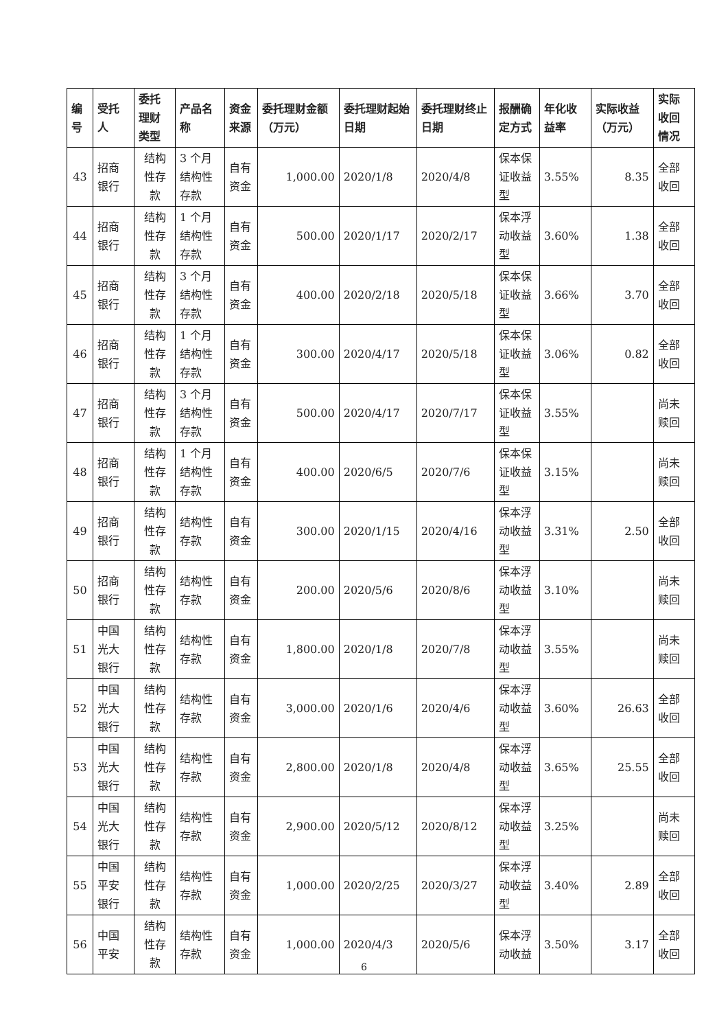| 编号 | 受托人 | 委托理财类型 | 产品名称 | 资金来源 | 委托理财金额（万元） | 委托理财起始日期 | 委托理财终止日期 | 报酬确定方式 | 年化收益率 | 实际收益（万元） | 实际收回情况 |
| --- | --- | --- | --- | --- | --- | --- | --- | --- | --- | --- | --- |
| 43 | 招商银行 | 结构性存款 | 3 个月结构性存款 | 自有资金 | 1,000.00 | 2020/1/8 | 2020/4/8 | 保本保证收益型 | 3.55% | 8.35 | 全部收回 |
| 44 | 招商银行 | 结构性存款 | 1 个月结构性存款 | 自有资金 | 500.00 | 2020/1/17 | 2020/2/17 | 保本浮动收益型 | 3.60% | 1.38 | 全部收回 |
| 45 | 招商银行 | 结构性存款 | 3 个月结构性存款 | 自有资金 | 400.00 | 2020/2/18 | 2020/5/18 | 保本保证收益型 | 3.66% | 3.70 | 全部收回 |
| 46 | 招商银行 | 结构性存款 | 1 个月结构性存款 | 自有资金 | 300.00 | 2020/4/17 | 2020/5/18 | 保本保证收益型 | 3.06% | 0.82 | 全部收回 |
| 47 | 招商银行 | 结构性存款 | 3 个月结构性存款 | 自有资金 | 500.00 | 2020/4/17 | 2020/7/17 | 保本保证收益型 | 3.55% | | 尚未赎回 |
| 48 | 招商银行 | 结构性存款 | 1 个月结构性存款 | 自有资金 | 400.00 | 2020/6/5 | 2020/7/6 | 保本保证收益型 | 3.15% | | 尚未赎回 |
| 49 | 招商银行 | 结构性存款 | 结构性存款 | 自有资金 | 300.00 | 2020/1/15 | 2020/4/16 | 保本浮动收益型 | 3.31% | 2.50 | 全部收回 |
| 50 | 招商银行 | 结构性存款 | 结构性存款 | 自有资金 | 200.00 | 2020/5/6 | 2020/8/6 | 保本浮动收益型 | 3.10% | | 尚未赎回 |
| 51 | 中国光大银行 | 结构性存款 | 结构性存款 | 自有资金 | 1,800.00 | 2020/1/8 | 2020/7/8 | 保本浮动收益型 | 3.55% | | 尚未赎回 |
| 52 | 中国光大银行 | 结构性存款 | 结构性存款 | 自有资金 | 3,000.00 | 2020/1/6 | 2020/4/6 | 保本浮动收益型 | 3.60% | 26.63 | 全部收回 |
| 53 | 中国光大银行 | 结构性存款 | 结构性存款 | 自有资金 | 2,800.00 | 2020/1/8 | 2020/4/8 | 保本浮动收益型 | 3.65% | 25.55 | 全部收回 |
| 54 | 中国光大银行 | 结构性存款 | 结构性存款 | 自有资金 | 2,900.00 | 2020/5/12 | 2020/8/12 | 保本浮动收益型 | 3.25% | | 尚未赎回 |
| 55 | 中国平安银行 | 结构性存款 | 结构性存款 | 自有资金 | 1,000.00 | 2020/2/25 | 2020/3/27 | 保本浮动收益型 | 3.40% | 2.89 | 全部收回 |
| 56 | 中国平安 | 结构性存款 | 结构性存款 | 自有资金 | 1,000.00 | 2020/4/3 | 2020/5/6 | 保本浮动收益 | 3.50% | 3.17 | 全部收回 |
6